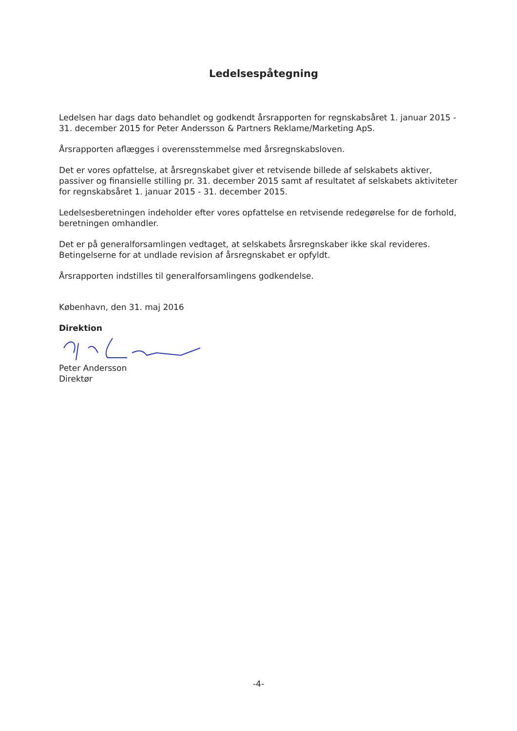Ledelsespåtegning
Ledelsen har dags dato behandlet og godkendt årsrapporten for regnskabsåret 1. januar 2015 - 31. december 2015 for Peter Andersson & Partners Reklame/Marketing ApS.
Årsrapporten aflægges i overensstemmelse med årsregnskabsloven.
Det er vores opfattelse, at årsregnskabet giver et retvisende billede af selskabets aktiver, passiver og finansielle stilling pr. 31. december 2015 samt af resultatet af selskabets aktiviteter for regnskabsåret 1. januar 2015 - 31. december 2015.
Ledelsesberetningen indeholder efter vores opfattelse en retvisende redegørelse for de forhold, beretningen omhandler.
Det er på generalforsamlingen vedtaget, at selskabets årsregnskaber ikke skal revideres. Betingelserne for at undlade revision af årsregnskabet er opfyldt.
Årsrapporten indstilles til generalforsamlingens godkendelse.
København, den 31. maj 2016
Direktion
Peter Andersson
Direktør
-4-